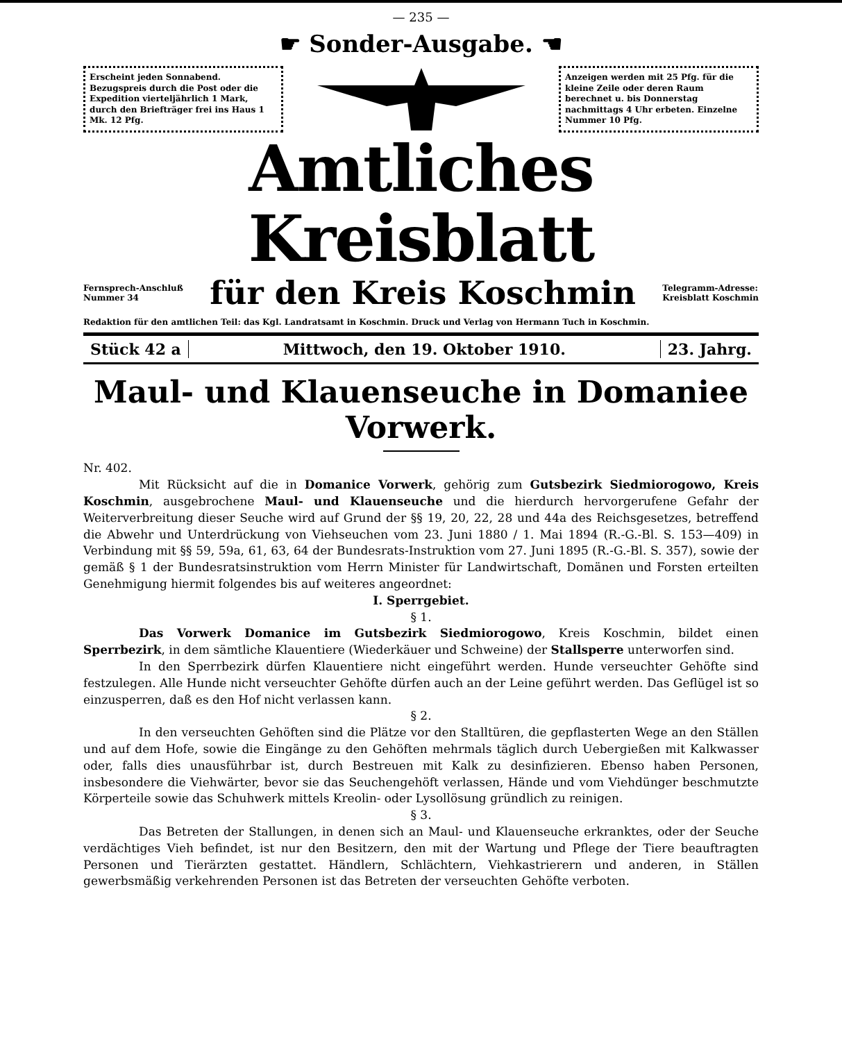— 235 —
☛ Sonder-Ausgabe. ☚
Erscheint jeden Sonnabend. Bezugspreis durch die Post oder die Expedition vierteljährlich 1 Mark, durch den Briefträger frei ins Haus 1 Mk. 12 Pfg.
Anzeigen werden mit 25 Pfg. für die kleine Zeile oder deren Raum berechnet u. bis Donnerstag nachmittags 4 Uhr erbeten. Einzelne Nummer 10 Pfg.
Amtliches Kreisblatt
Fernsprech-Anschluß
Nummer 34
für den Kreis Koschmin
Telegramm-Adresse:
Kreisblatt Koschmin
Redaktion für den amtlichen Teil: das Kgl. Landratsamt in Koschmin. Druck und Verlag von Hermann Tuch in Koschmin.
Stück 42 a Mittwoch, den 19. Oktober 1910.
23. Jahrg.
Maul- und Klauenseuche in Domaniee Vorwerk.
Nr. 402.
Mit Rücksicht auf die in Domanice Vorwerk, gehörig zum Gutsbezirk Siedmiorogowo, Kreis Koschmin, ausgebrochene Maul- und Klauenseuche und die hierdurch hervorgerufene Gefahr der Weiterverbreitung dieser Seuche wird auf Grund der §§ 19, 20, 22, 28 und 44a des Reichsgesetzes, betreffend die Abwehr und Unterdrückung von Viehseuchen vom 23. Juni 1880 / 1. Mai 1894 (R.-G.-Bl. S. 153—409) in Verbindung mit §§ 59, 59a, 61, 63, 64 der Bundesrats-Instruktion vom 27. Juni 1895 (R.-G.-Bl. S. 357), sowie der gemäß § 1 der Bundesratsinstruktion vom Herrn Minister für Landwirtschaft, Domänen und Forsten erteilten Genehmigung hiermit folgendes bis auf weiteres angeordnet:
I. Sperrgebiet.
§ 1.
Das Vorwerk Domanice im Gutsbezirk Siedmiorogowo, Kreis Koschmin, bildet einen Sperrbezirk, in dem sämtliche Klauentiere (Wiederkäuer und Schweine) der Stallsperre unterworfen sind.
In den Sperrbezirk dürfen Klauentiere nicht eingeführt werden. Hunde verseuchter Gehöfte sind festzulegen. Alle Hunde nicht verseuchter Gehöfte dürfen auch an der Leine geführt werden. Das Geflügel ist so einzusperren, daß es den Hof nicht verlassen kann.
§ 2.
In den verseuchten Gehöften sind die Plätze vor den Stalltüren, die gepflasterten Wege an den Ställen und auf dem Hofe, sowie die Eingänge zu den Gehöften mehrmals täglich durch Uebergießen mit Kalkwasser oder, falls dies unausführbar ist, durch Bestreuen mit Kalk zu desinfizieren. Ebenso haben Personen, insbesondere die Viehwärter, bevor sie das Seuchengehöft verlassen, Hände und vom Viehdünger beschmutzte Körperteile sowie das Schuhwerk mittels Kreolin- oder Lysollösung gründlich zu reinigen.
§ 3.
Das Betreten der Stallungen, in denen sich an Maul- und Klauenseuche erkranktes, oder der Seuche verdächtiges Vieh befindet, ist nur den Besitzern, den mit der Wartung und Pflege der Tiere beauftragten Personen und Tierärzten gestattet. Händlern, Schlächtern, Viehkastrierern und anderen, in Ställen gewerbsmäßig verkehrenden Personen ist das Betreten der verseuchten Gehöfte verboten.